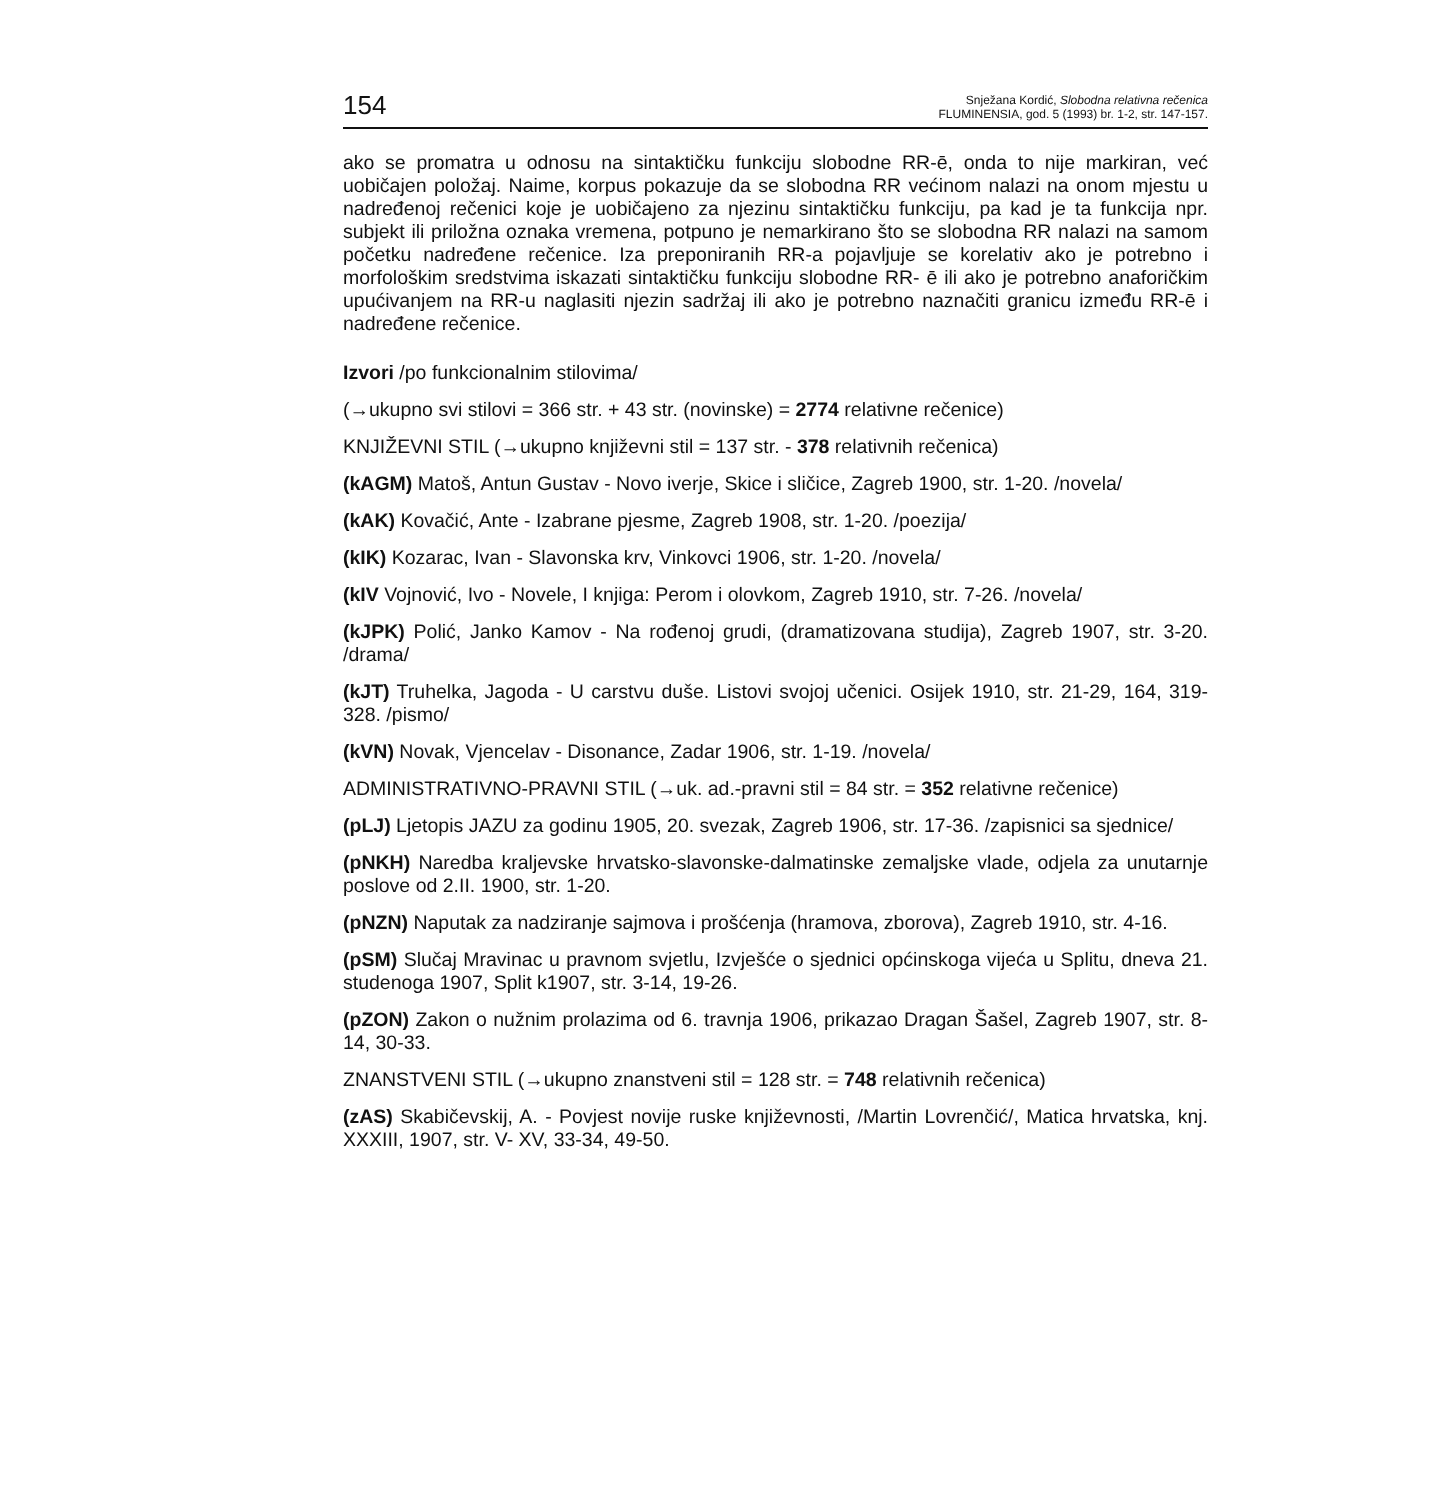154
Snježana Kordić, Slobodna relativna rečenica
FLUMINENSIA, god. 5 (1993) br. 1-2, str. 147-157.
ako se promatra u odnosu na sintaktičku funkciju slobodne RR-ē, onda to nije markiran, već uobičajen položaj. Naime, korpus pokazuje da se slobodna RR većinom nalazi na onom mjestu u nadređenoj rečenici koje je uobičajeno za njezinu sintaktičku funkciju, pa kad je ta funkcija npr. subjekt ili priložna oznaka vremena, potpuno je nemarkirano što se slobodna RR nalazi na samom početku nadređene rečenice. Iza preponiranih RR-a pojavljuje se korelativ ako je potrebno i morfološkim sredstvima iskazati sintaktičku funkciju slobodne RR- ē ili ako je potrebno anaforičkim upućivanjem na RR-u naglasiti njezin sadržaj ili ako je potrebno naznačiti granicu između RR-ē i nadređene rečenice.
Izvori /po funkcionalnim stilovima/
(→ukupno svi stilovi = 366 str. + 43 str. (novinske) = 2774 relativne rečenice)
KNJIŽEVNI STIL (→ukupno književni stil = 137 str. - 378 relativnih rečenica)
(kAGM) Matoš, Antun Gustav - Novo iverje, Skice i sličice, Zagreb 1900, str. 1-20. /novela/
(kAK) Kovačić, Ante - Izabrane pjesme, Zagreb 1908, str. 1-20. /poezija/
(kIK) Kozarac, Ivan - Slavonska krv, Vinkovci 1906, str. 1-20. /novela/
(kIV Vojnović, Ivo - Novele, I knjiga: Perom i olovkom, Zagreb 1910, str. 7-26. /novela/
(kJPK) Polić, Janko Kamov - Na rođenoj grudi, (dramatizovana studija), Zagreb 1907, str. 3-20. /drama/
(kJT) Truhelka, Jagoda - U carstvu duše. Listovi svojoj učenici. Osijek 1910, str. 21-29, 164, 319-328. /pismo/
(kVN) Novak, Vjencelav - Disonance, Zadar 1906, str. 1-19. /novela/
ADMINISTRATIVNO-PRAVNI STIL (→uk. ad.-pravni stil = 84 str. = 352 relativne rečenice)
(pLJ) Ljetopis JAZU za godinu 1905, 20. svezak, Zagreb 1906, str. 17-36. /zapisnici sa sjednice/
(pNKH) Naredba kraljevske hrvatsko-slavonske-dalmatinske zemaljske vlade, odjela za unutarnje poslove od 2.II. 1900, str. 1-20.
(pNZN) Naputak za nadziranje sajmova i prošćenja (hramova, zborova), Zagreb 1910, str. 4-16.
(pSM) Slučaj Mravinac u pravnom svjetlu, Izvješće o sjednici općinskoga vijeća u Splitu, dneva 21. studenoga 1907, Split k1907, str. 3-14, 19-26.
(pZON) Zakon o nužnim prolazima od 6. travnja 1906, prikazao Dragan Šašel, Zagreb 1907, str. 8-14, 30-33.
ZNANSTVENI STIL (→ukupno znanstveni stil = 128 str. = 748 relativnih rečenica)
(zAS) Skabičevskij, A. - Povjest novije ruske književnosti, /Martin Lovrenčić/, Matica hrvatska, knj. XXXIII, 1907, str. V- XV, 33-34, 49-50.